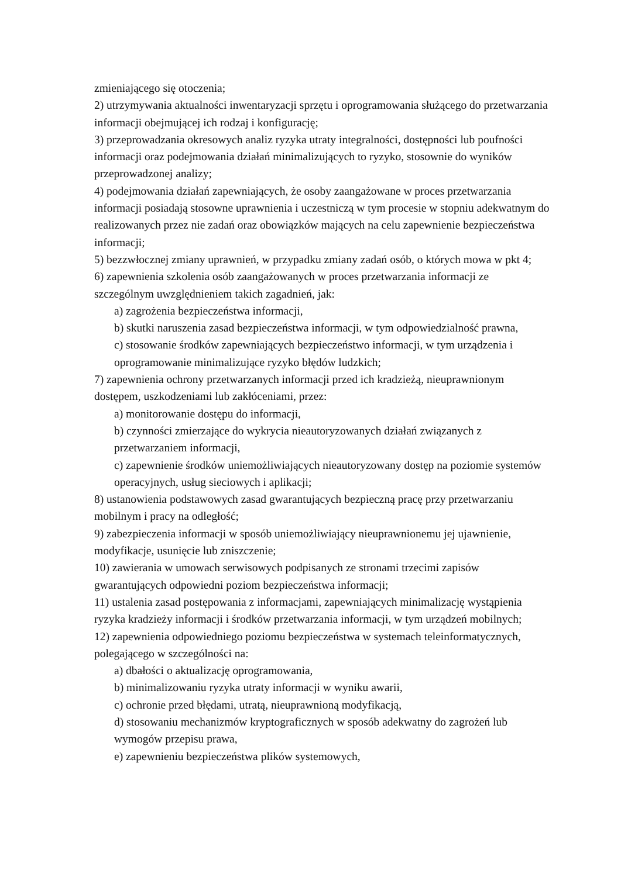zmieniającego się otoczenia;
2) utrzymywania aktualności inwentaryzacji sprzętu i oprogramowania służącego do przetwarzania informacji obejmującej ich rodzaj i konfigurację;
3) przeprowadzania okresowych analiz ryzyka utraty integralności, dostępności lub poufności informacji oraz podejmowania działań minimalizujących to ryzyko, stosownie do wyników przeprowadzonej analizy;
4) podejmowania działań zapewniających, że osoby zaangażowane w proces przetwarzania informacji posiadają stosowne uprawnienia i uczestniczą w tym procesie w stopniu adekwatnym do realizowanych przez nie zadań oraz obowiązków mających na celu zapewnienie bezpieczeństwa informacji;
5) bezzwłocznej zmiany uprawnień, w przypadku zmiany zadań osób, o których mowa w pkt 4;
6) zapewnienia szkolenia osób zaangażowanych w proces przetwarzania informacji ze szczególnym uwzględnieniem takich zagadnień, jak:
a) zagrożenia bezpieczeństwa informacji,
b) skutki naruszenia zasad bezpieczeństwa informacji, w tym odpowiedzialność prawna,
c) stosowanie środków zapewniających bezpieczeństwo informacji, w tym urządzenia i oprogramowanie minimalizujące ryzyko błędów ludzkich;
7) zapewnienia ochrony przetwarzanych informacji przed ich kradzieżą, nieuprawnionym dostępem, uszkodzeniami lub zakłóceniami, przez:
a) monitorowanie dostępu do informacji,
b) czynności zmierzające do wykrycia nieautoryzowanych działań związanych z przetwarzaniem informacji,
c) zapewnienie środków uniemożliwiających nieautoryzowany dostęp na poziomie systemów operacyjnych, usług sieciowych i aplikacji;
8) ustanowienia podstawowych zasad gwarantujących bezpieczną pracę przy przetwarzaniu mobilnym i pracy na odległość;
9) zabezpieczenia informacji w sposób uniemożliwiający nieuprawnionemu jej ujawnienie, modyfikacje, usunięcie lub zniszczenie;
10) zawierania w umowach serwisowych podpisanych ze stronami trzecimi zapisów gwarantujących odpowiedni poziom bezpieczeństwa informacji;
11) ustalenia zasad postępowania z informacjami, zapewniających minimalizację wystąpienia ryzyka kradzieży informacji i środków przetwarzania informacji, w tym urządzeń mobilnych;
12) zapewnienia odpowiedniego poziomu bezpieczeństwa w systemach teleinformatycznych, polegającego w szczególności na:
a) dbałości o aktualizację oprogramowania,
b) minimalizowaniu ryzyka utraty informacji w wyniku awarii,
c) ochronie przed błędami, utratą, nieuprawnioną modyfikacją,
d) stosowaniu mechanizmów kryptograficznych w sposób adekwatny do zagrożeń lub wymogów przepisu prawa,
e) zapewnieniu bezpieczeństwa plików systemowych,